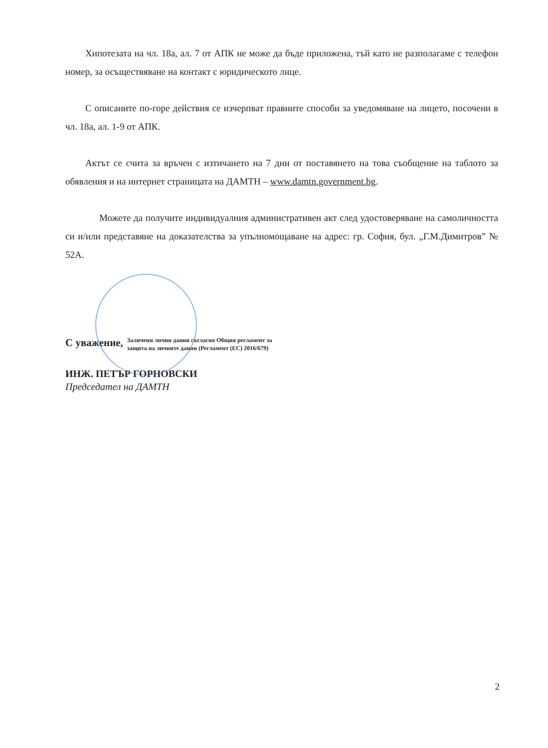Хипотезата на чл. 18а, ал. 7 от АПК не може да бъде приложена, тъй като не разполагаме с телефон номер, за осъществяване на контакт с юридическото лице.
С описаните по-горе действия се изчерпват правните способи за уведомяване на лицето, посочени в чл. 18а, ал. 1-9 от АПК.
Актът се счита за връчен с изтичането на 7 дни от поставянето на това съобщение на таблото за обявления и на интернет страницата на ДАМТН – www.damtn.government.bg.
Можете да получите индивидуалния административен акт след удостоверяване на самоличността си и/или представяне на доказателства за упълномощаване на адрес: гр. София, бул. „Г.М.Димитров” № 52А.
С уважение, Заличени лични данни съгласно Общия регламент за
защита на личните данни (Регламент (ЕС) 2016/679)
ИНЖ. ПЕТЪР ГОРНОВСКИ
Председател на ДАМТН
2